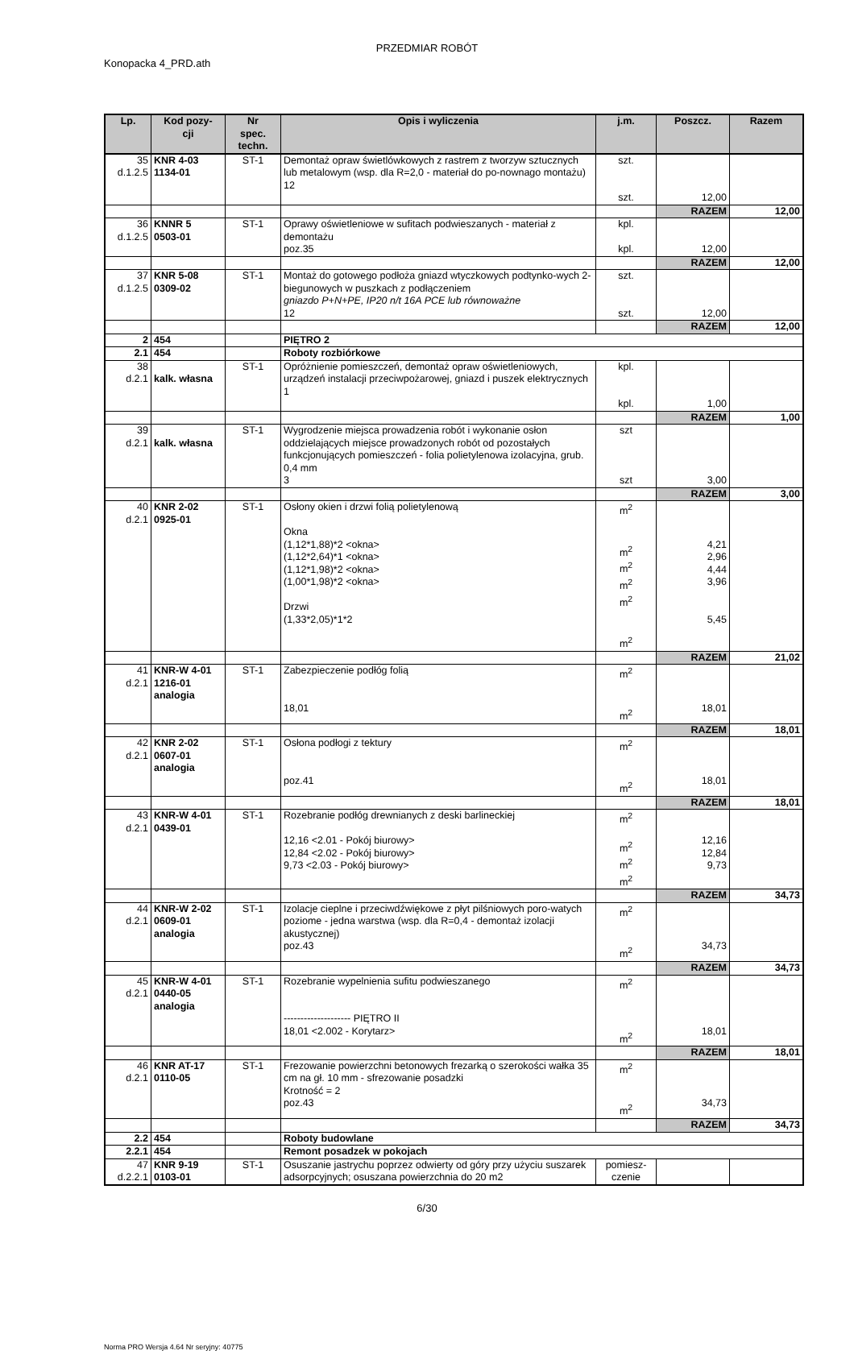PRZEDMIAR ROBÓT
Konopacka 4_PRD.ath
| Lp. | Kod pozy- cji | Nr spec. techn. | Opis i wyliczenia | j.m. | Poszcz. | Razem |
| --- | --- | --- | --- | --- | --- | --- |
| 35 d.1.2.5 | KNR 4-03 1134-01 | ST-1 | Demontaż opraw świetlówkowych z rastrem z tworzyw sztucznych lub metalowym (wsp. dla R=2,0 - materiał do po-nownago montażu) 12 | szt. szt. | 12,00 | |
| | | | | | RAZEM | 12,00 |
| 36 d.1.2.5 | KNNR 5 0503-01 | ST-1 | Oprawy oświetleniowe w sufitach podwieszanych - materiał z demontażu poz.35 | kpl. kpl. | 12,00 | |
| | | | | | RAZEM | 12,00 |
| 37 d.1.2.5 | KNR 5-08 0309-02 | ST-1 | Montaż do gotowego podłoża gniazd wtyczkowych podtynko-wych 2-biegunowych w puszkach z podłączeniem gniazdo P+N+PE, IP20 n/t 16A PCE lub równoważne 12 | szt. szt. | 12,00 | |
| | | | | | RAZEM | 12,00 |
| 2 | 454 | | PIĘTRO 2 | | | |
| 2.1 | 454 | | Roboty rozbiórkowe | | | |
| 38 d.2.1 | kalk. własna | ST-1 | Opróżnienie pomieszczeń, demontaż opraw oświetleniowych, urządzeń instalacji przeciwpożarowej, gniazd i puszek elektrycznych 1 | kpl. kpl. | 1,00 | |
| | | | | | RAZEM | 1,00 |
| 39 d.2.1 | kalk. własna | ST-1 | Wygrodzenie miejsca prowadzenia robót i wykonanie osłon oddzielających miejsce prowadzonych robót od pozostałych funkcjonujących pomieszczeń - folia polietylenowa izolacyjna, grub. 0,4 mm 3 | szt szt | 3,00 | |
| | | | | | RAZEM | 3,00 |
| 40 d.2.1 | KNR 2-02 0925-01 | ST-1 | Osłony okien i drzwi folią polietylenową Okna (1,12*1,88)*2 <okna> (1,12*2,64)*1 <okna> (1,12*1,98)*2 <okna> (1,00*1,98)*2 <okna> Drzwi (1,33*2,05)*1*2 | m<sup>2</sup> m<sup>2</sup> m<sup>2</sup> m<sup>2</sup> m<sup>2</sup> m<sup>2</sup> | 4,21 2,96 4,44 3,96 5,45 | |
| | | | | | RAZEM | 21,02 |
| 41 d.2.1 | KNR-W 4-01 1216-01 analogia | ST-1 | Zabezpieczenie podłóg folią 18,01 | m<sup>2</sup> m<sup>2</sup> | 18,01 | |
| | | | | | RAZEM | 18,01 |
| 42 d.2.1 | KNR 2-02 0607-01 analogia | ST-1 | Osłona podłogi z tektury poz.41 | m<sup>2</sup> m<sup>2</sup> | 18,01 | |
| | | | | | RAZEM | 18,01 |
| 43 d.2.1 | KNR-W 4-01 0439-01 | ST-1 | Rozebranie podłóg drewnianych z deski barlineckiej 12,16 <2.01 - Pokój biurowy> 12,84 <2.02 - Pokój biurowy> 9,73 <2.03 - Pokój biurowy> | m<sup>2</sup> m<sup>2</sup> m<sup>2</sup> m<sup>2</sup> | 12,16 12,84 9,73 | |
| | | | | | RAZEM | 34,73 |
| 44 d.2.1 | KNR-W 2-02 0609-01 analogia | ST-1 | Izolacje cieplne i przeciwdźwiękowe z płyt pilśniowych poro-watych poziome - jedna warstwa (wsp. dla R=0,4 - demontaż izolacji akustycznej) poz.43 | m<sup>2</sup> m<sup>2</sup> | 34,73 | |
| | | | | | RAZEM | 34,73 |
| 45 d.2.1 | KNR-W 4-01 0440-05 analogia | ST-1 | Rozebranie wypelnienia sufitu podwieszanego -------------------- PIĘTRO II 18,01 <2.002 - Korytarz> | m<sup>2</sup> m<sup>2</sup> | 18,01 | |
| | | | | | RAZEM | 18,01 |
| 46 d.2.1 | KNR AT-17 0110-05 | ST-1 | Frezowanie powierzchni betonowych frezarką o szerokości wałka 35 cm na gł. 10 mm - sfrezowanie posadzki Krotność = 2 poz.43 | m<sup>2</sup> m<sup>2</sup> | 34,73 | |
| | | | | | RAZEM | 34,73 |
| 2.2 | 454 | | Roboty budowlane | | | |
| 2.2.1 | 454 | | Remont posadzek w pokojach | | | |
| 47 d.2.2.1 | KNR 9-19 0103-01 | ST-1 | Osuszanie jastrychu poprzez odwierty od góry przy użyciu suszarek adsorpcyjnych; osuszana powierzchnia do 20 m2 | pomiesz- czenie | | |
6/30
Norma PRO Wersja 4.64 Nr seryjny: 40775